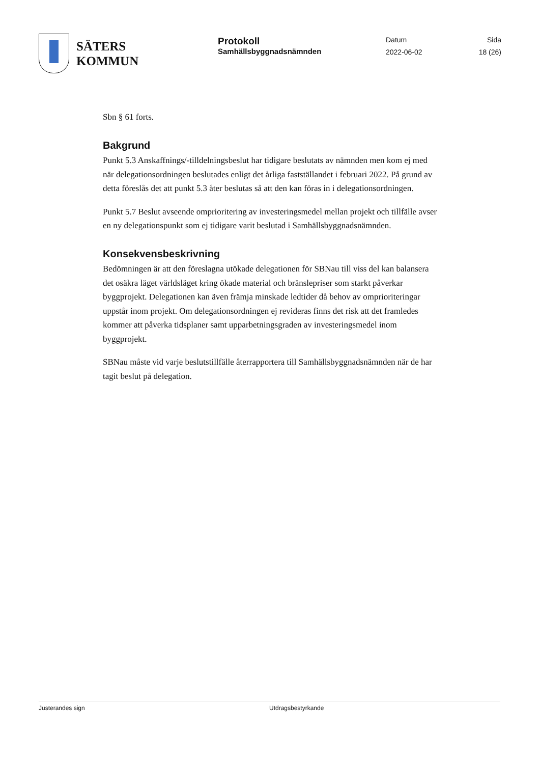SÄTERS
KOMMUN
Protokoll
Samhällsbyggnadsnämnden
Datum
2022-06-02
Sida
18 (26)
Sbn § 61 forts.
Bakgrund
Punkt 5.3 Anskaffnings/-tilldelningsbeslut har tidigare beslutats av nämnden men kom ej med när delegationsordningen beslutades enligt det årliga fastställandet i februari 2022. På grund av detta föreslås det att punkt 5.3 åter beslutas så att den kan föras in i delegationsordningen.
Punkt 5.7 Beslut avseende omprioritering av investeringsmedel mellan projekt och tillfälle avser en ny delegationspunkt som ej tidigare varit beslutad i Samhällsbyggnadsnämnden.
Konsekvensbeskrivning
Bedömningen är att den föreslagna utökade delegationen för SBNau till viss del kan balansera det osäkra läget världsläget kring ökade material och bränslepriser som starkt påverkar byggprojekt. Delegationen kan även främja minskade ledtider då behov av omprioriteringar uppstår inom projekt. Om delegationsordningen ej revideras finns det risk att det framledes kommer att påverka tidsplaner samt upparbetningsgraden av investeringsmedel inom byggprojekt.
SBNau måste vid varje beslutstillfälle återrapportera till Samhällsbyggnadsnämnden när de har tagit beslut på delegation.
Justerandes sign Utdragsbestyrkande